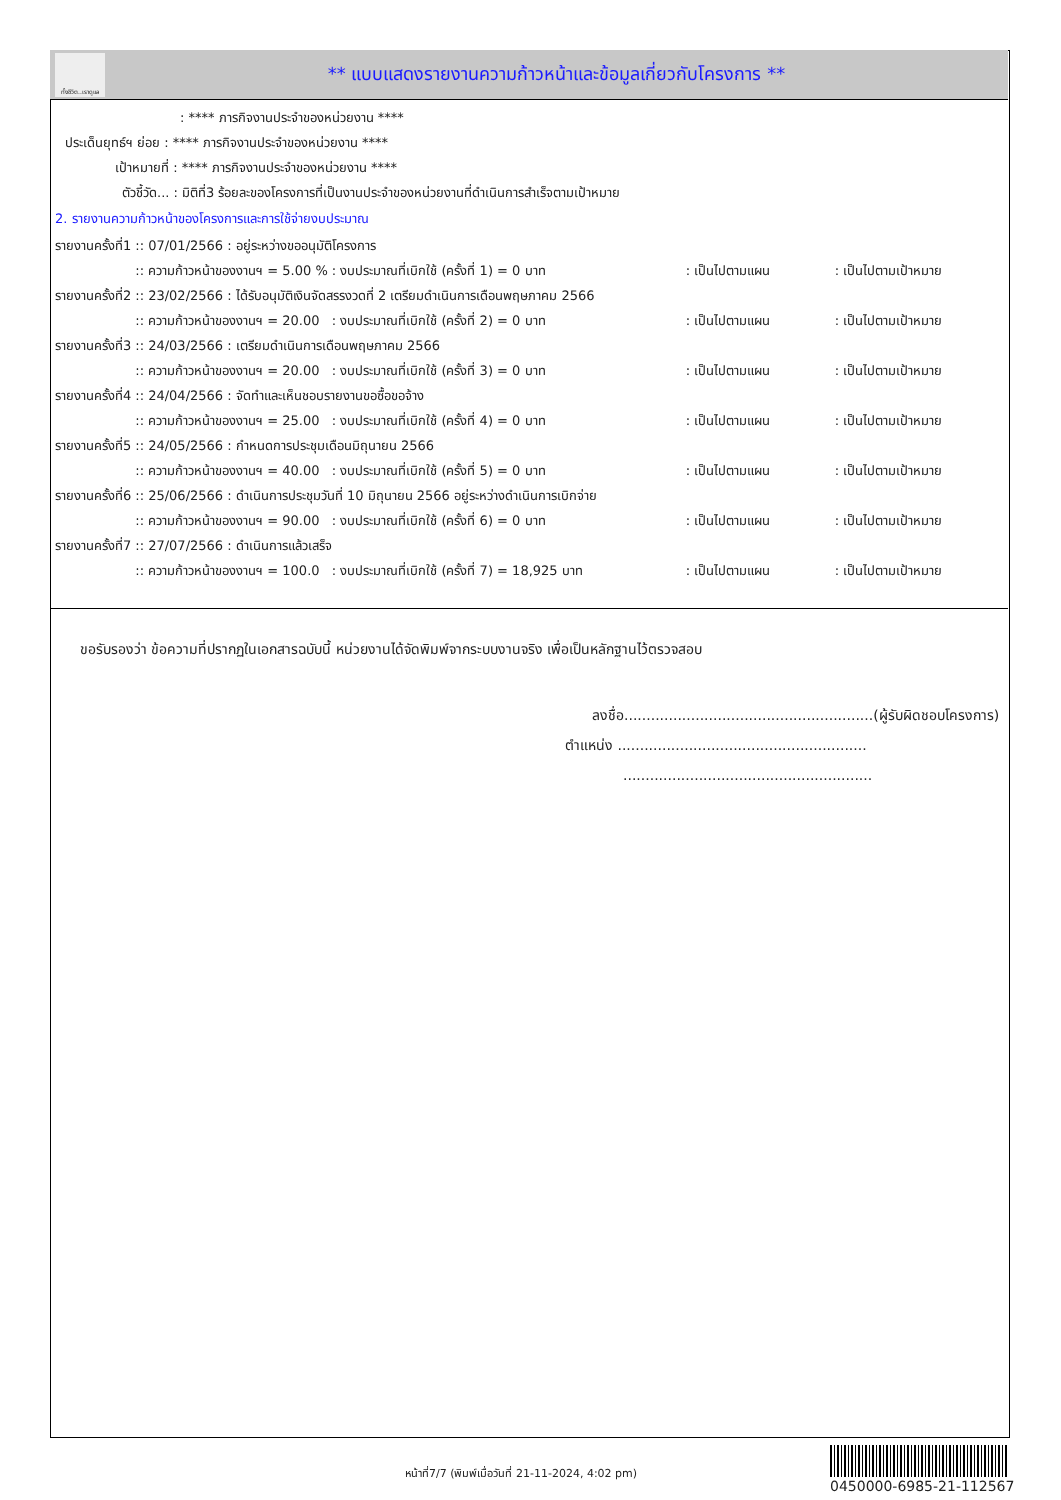ทั้งชีวิต..เราดูแล
** แบบแสดงรายงานความก้าวหน้าและข้อมูลเกี่ยวกับโครงการ **
: **** ภารกิจงานประจำของหน่วยงาน ****
ประเด็นยุทธ์ฯ ย่อย : **** ภารกิจงานประจำของหน่วยงาน ****
เป้าหมายที่ : **** ภารกิจงานประจำของหน่วยงาน ****
ตัวชี้วัด... : มิติที่3 ร้อยละของโครงการที่เป็นงานประจำของหน่วยงานที่ดำเนินการสำเร็จตามเป้าหมาย
2. รายงานความก้าวหน้าของโครงการและการใช้จ่ายงบประมาณ
| รายงานครั้งที่1 | :: 07/01/2566 : อยู่ระหว่างขออนุมัติโครงการ | | | |
| | :: ความก้าวหน้าของงานฯ = 5.00 % | : งบประมาณที่เบิกใช้ (ครั้งที่ 1) = 0 บาท | : เป็นไปตามแผน | : เป็นไปตามเป้าหมาย |
| รายงานครั้งที่2 | :: 23/02/2566 : ได้รับอนุมัติเงินจัดสรรงวดที่ 2 เตรียมดำเนินการเดือนพฤษภาคม 2566 | | | |
| | :: ความก้าวหน้าของงานฯ = 20.00 | : งบประมาณที่เบิกใช้ (ครั้งที่ 2) = 0 บาท | : เป็นไปตามแผน | : เป็นไปตามเป้าหมาย |
| รายงานครั้งที่3 | :: 24/03/2566 : เตรียมดำเนินการเดือนพฤษภาคม 2566 | | | |
| | :: ความก้าวหน้าของงานฯ = 20.00 | : งบประมาณที่เบิกใช้ (ครั้งที่ 3) = 0 บาท | : เป็นไปตามแผน | : เป็นไปตามเป้าหมาย |
| รายงานครั้งที่4 | :: 24/04/2566 : จัดทำและเห็นชอบรายงานขอซื้อขอจ้าง | | | |
| | :: ความก้าวหน้าของงานฯ = 25.00 | : งบประมาณที่เบิกใช้ (ครั้งที่ 4) = 0 บาท | : เป็นไปตามแผน | : เป็นไปตามเป้าหมาย |
| รายงานครั้งที่5 | :: 24/05/2566 : กำหนดการประชุมเดือนมิถุนายน 2566 | | | |
| | :: ความก้าวหน้าของงานฯ = 40.00 | : งบประมาณที่เบิกใช้ (ครั้งที่ 5) = 0 บาท | : เป็นไปตามแผน | : เป็นไปตามเป้าหมาย |
| รายงานครั้งที่6 | :: 25/06/2566 : ดำเนินการประชุมวันที่ 10 มิถุนายน 2566 อยู่ระหว่างดำเนินการเบิกจ่าย | | | |
| | :: ความก้าวหน้าของงานฯ = 90.00 | : งบประมาณที่เบิกใช้ (ครั้งที่ 6) = 0 บาท | : เป็นไปตามแผน | : เป็นไปตามเป้าหมาย |
| รายงานครั้งที่7 | :: 27/07/2566 : ดำเนินการแล้วเสร็จ | | | |
| | :: ความก้าวหน้าของงานฯ = 100.0 | : งบประมาณที่เบิกใช้ (ครั้งที่ 7) = 18,925 บาท | : เป็นไปตามแผน | : เป็นไปตามเป้าหมาย |
ขอรับรองว่า ข้อความที่ปรากฏในเอกสารฉบับนี้ หน่วยงานได้จัดพิมพ์จากระบบงานจริง เพื่อเป็นหลักฐานไว้ตรวจสอบ
ลงชื่อ........................................................(ผู้รับผิดชอบโครงการ)
ตำแหน่ง ........................................................
........................................................
หน้าที่7/7 (พิมพ์เมื่อวันที่ 21-11-2024, 4:02 pm)
0450000-6985-21-112567